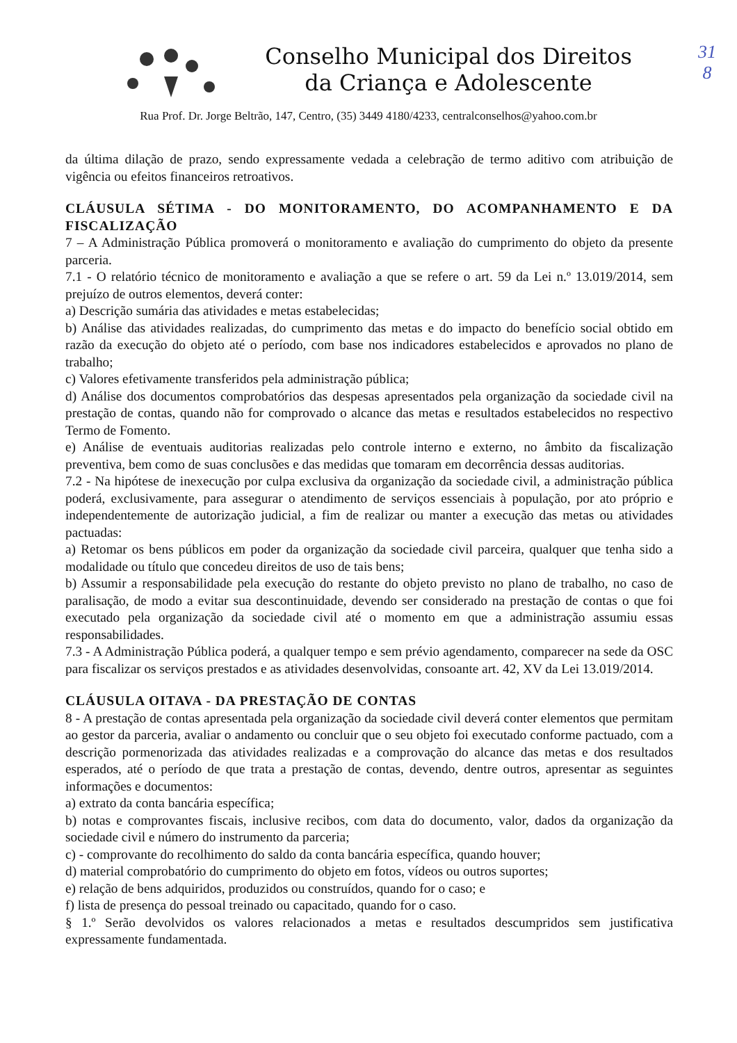31
8
Conselho Municipal dos Direitos
da Criança e Adolescente
Rua Prof. Dr. Jorge Beltrão, 147, Centro, (35) 3449 4180/4233, centralconselhos@yahoo.com.br
da última dilação de prazo, sendo expressamente vedada a celebração de termo aditivo com atribuição de vigência ou efeitos financeiros retroativos.
CLÁUSULA SÉTIMA - DO MONITORAMENTO, DO ACOMPANHAMENTO E DA FISCALIZAÇÃO
7 – A Administração Pública promoverá o monitoramento e avaliação do cumprimento do objeto da presente parceria.
7.1 - O relatório técnico de monitoramento e avaliação a que se refere o art. 59 da Lei n.º 13.019/2014, sem prejuízo de outros elementos, deverá conter:
a) Descrição sumária das atividades e metas estabelecidas;
b) Análise das atividades realizadas, do cumprimento das metas e do impacto do benefício social obtido em razão da execução do objeto até o período, com base nos indicadores estabelecidos e aprovados no plano de trabalho;
c) Valores efetivamente transferidos pela administração pública;
d) Análise dos documentos comprobatórios das despesas apresentados pela organização da sociedade civil na prestação de contas, quando não for comprovado o alcance das metas e resultados estabelecidos no respectivo Termo de Fomento.
e) Análise de eventuais auditorias realizadas pelo controle interno e externo, no âmbito da fiscalização preventiva, bem como de suas conclusões e das medidas que tomaram em decorrência dessas auditorias.
7.2 - Na hipótese de inexecução por culpa exclusiva da organização da sociedade civil, a administração pública poderá, exclusivamente, para assegurar o atendimento de serviços essenciais à população, por ato próprio e independentemente de autorização judicial, a fim de realizar ou manter a execução das metas ou atividades pactuadas:
a) Retomar os bens públicos em poder da organização da sociedade civil parceira, qualquer que tenha sido a modalidade ou título que concedeu direitos de uso de tais bens;
b) Assumir a responsabilidade pela execução do restante do objeto previsto no plano de trabalho, no caso de paralisação, de modo a evitar sua descontinuidade, devendo ser considerado na prestação de contas o que foi executado pela organização da sociedade civil até o momento em que a administração assumiu essas responsabilidades.
7.3 - A Administração Pública poderá, a qualquer tempo e sem prévio agendamento, comparecer na sede da OSC para fiscalizar os serviços prestados e as atividades desenvolvidas, consoante art. 42, XV da Lei 13.019/2014.
CLÁUSULA OITAVA - DA PRESTAÇÃO DE CONTAS
8 - A prestação de contas apresentada pela organização da sociedade civil deverá conter elementos que permitam ao gestor da parceria, avaliar o andamento ou concluir que o seu objeto foi executado conforme pactuado, com a descrição pormenorizada das atividades realizadas e a comprovação do alcance das metas e dos resultados esperados, até o período de que trata a prestação de contas, devendo, dentre outros, apresentar as seguintes informações e documentos:
a) extrato da conta bancária específica;
b) notas e comprovantes fiscais, inclusive recibos, com data do documento, valor, dados da organização da sociedade civil e número do instrumento da parceria;
c) - comprovante do recolhimento do saldo da conta bancária específica, quando houver;
d) material comprobatório do cumprimento do objeto em fotos, vídeos ou outros suportes;
e) relação de bens adquiridos, produzidos ou construídos, quando for o caso; e
f) lista de presença do pessoal treinado ou capacitado, quando for o caso.
§ 1.º Serão devolvidos os valores relacionados a metas e resultados descumpridos sem justificativa expressamente fundamentada.